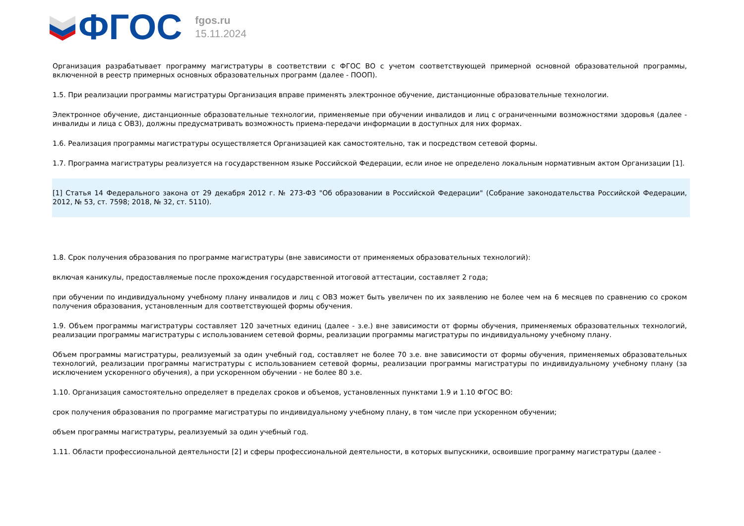ФГОС
fgos.ru
15.11.2024
Организация разрабатывает программу магистратуры в соответствии с ФГОС ВО с учетом соответствующей примерной основной образовательной программы, включенной в реестр примерных основных образовательных программ (далее - ПООП).
1.5. При реализации программы магистратуры Организация вправе применять электронное обучение, дистанционные образовательные технологии.
Электронное обучение, дистанционные образовательные технологии, применяемые при обучении инвалидов и лиц с ограниченными возможностями здоровья (далее - инвалиды и лица с ОВЗ), должны предусматривать возможность приема-передачи информации в доступных для них формах.
1.6. Реализация программы магистратуры осуществляется Организацией как самостоятельно, так и посредством сетевой формы.
1.7. Программа магистратуры реализуется на государственном языке Российской Федерации, если иное не определено локальным нормативным актом Организации [1].
[1] Статья 14 Федерального закона от 29 декабря 2012 г. № 273-ФЗ "Об образовании в Российской Федерации" (Собрание законодательства Российской Федерации, 2012, № 53, ст. 7598; 2018, № 32, ст. 5110).
1.8. Срок получения образования по программе магистратуры (вне зависимости от применяемых образовательных технологий):
включая каникулы, предоставляемые после прохождения государственной итоговой аттестации, составляет 2 года;
при обучении по индивидуальному учебному плану инвалидов и лиц с ОВЗ может быть увеличен по их заявлению не более чем на 6 месяцев по сравнению со сроком получения образования, установленным для соответствующей формы обучения.
1.9. Объем программы магистратуры составляет 120 зачетных единиц (далее - з.е.) вне зависимости от формы обучения, применяемых образовательных технологий, реализации программы магистратуры с использованием сетевой формы, реализации программы магистратуры по индивидуальному учебному плану.
Объем программы магистратуры, реализуемый за один учебный год, составляет не более 70 з.е. вне зависимости от формы обучения, применяемых образовательных технологий, реализации программы магистратуры с использованием сетевой формы, реализации программы магистратуры по индивидуальному учебному плану (за исключением ускоренного обучения), а при ускоренном обучении - не более 80 з.е.
1.10. Организация самостоятельно определяет в пределах сроков и объемов, установленных пунктами 1.9 и 1.10 ФГОС ВО:
срок получения образования по программе магистратуры по индивидуальному учебному плану, в том числе при ускоренном обучении;
объем программы магистратуры, реализуемый за один учебный год.
1.11. Области профессиональной деятельности [2] и сферы профессиональной деятельности, в которых выпускники, освоившие программу магистратуры (далее -